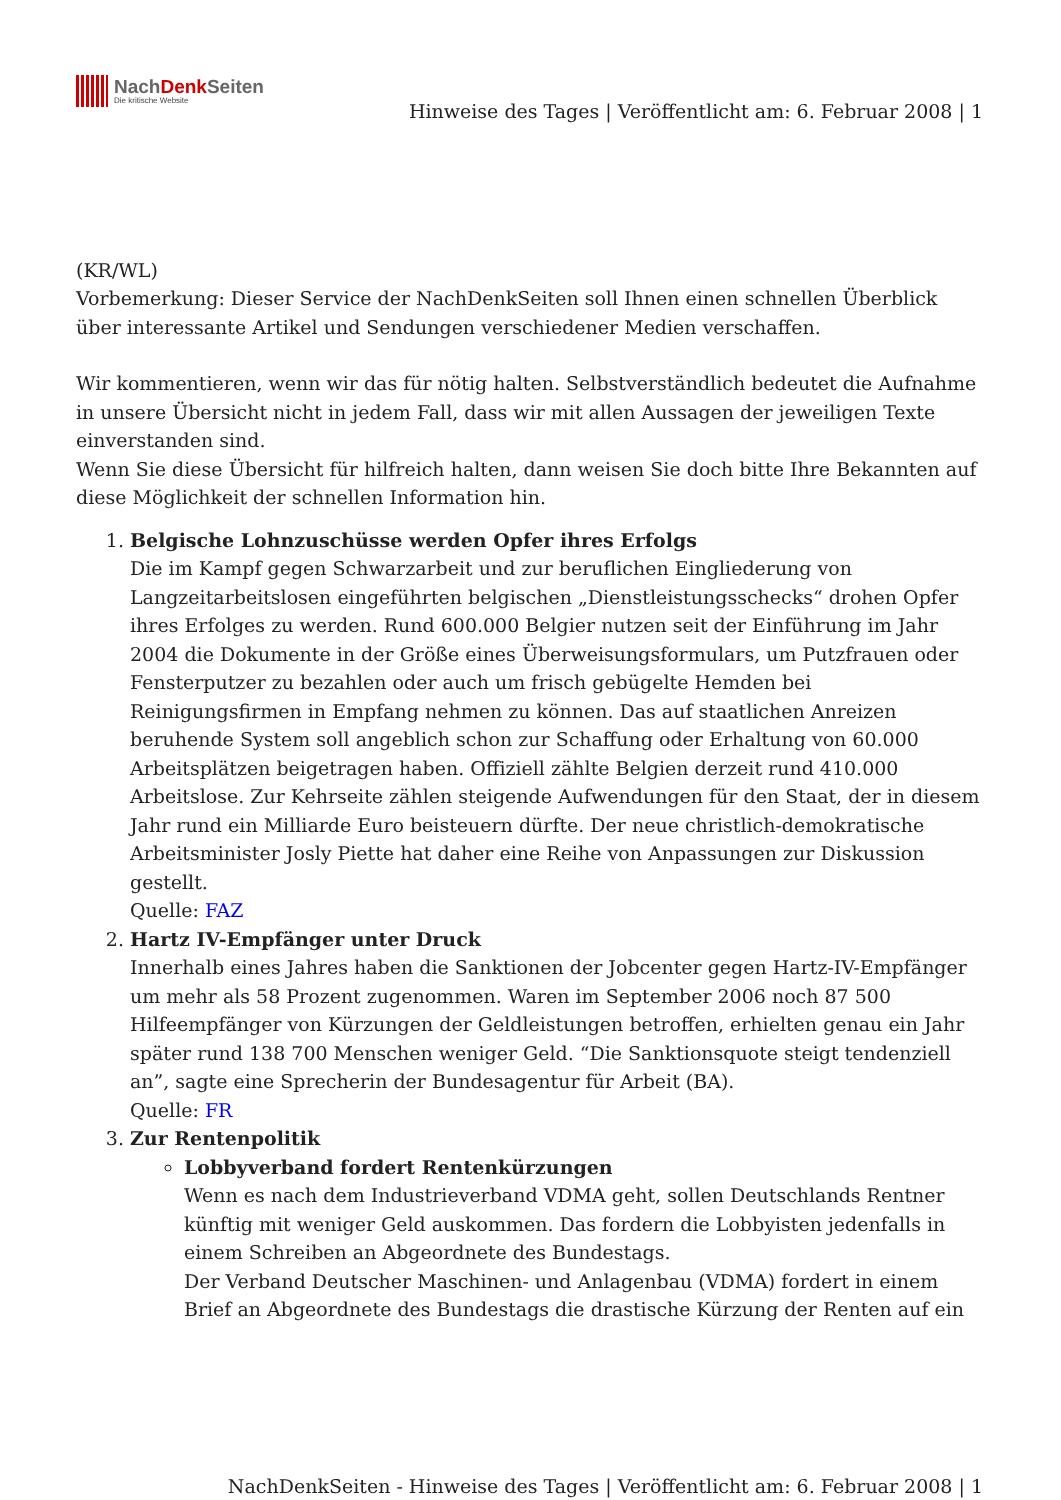NachDenk Seiten
Die kritische Website
Hinweise des Tages | Veröffentlicht am: 6. Februar 2008 | 1
(KR/WL)
Vorbemerkung: Dieser Service der NachDenkSeiten soll Ihnen einen schnellen Überblick über interessante Artikel und Sendungen verschiedener Medien verschaffen.
Wir kommentieren, wenn wir das für nötig halten. Selbstverständlich bedeutet die Aufnahme in unsere Übersicht nicht in jedem Fall, dass wir mit allen Aussagen der jeweiligen Texte einverstanden sind.
Wenn Sie diese Übersicht für hilfreich halten, dann weisen Sie doch bitte Ihre Bekannten auf diese Möglichkeit der schnellen Information hin.
1. Belgische Lohnzuschüsse werden Opfer ihres Erfolgs
Die im Kampf gegen Schwarzarbeit und zur beruflichen Eingliederung von Langzeitarbeitslosen eingeführten belgischen „Dienstleistungsschecks“ drohen Opfer ihres Erfolges zu werden. Rund 600.000 Belgier nutzen seit der Einführung im Jahr 2004 die Dokumente in der Größe eines Überweisungsformulars, um Putzfrauen oder Fensterputzer zu bezahlen oder auch um frisch gebügelte Hemden bei Reinigungsfirmen in Empfang nehmen zu können. Das auf staatlichen Anreizen beruhende System soll angeblich schon zur Schaffung oder Erhaltung von 60.000 Arbeitsplätzen beigetragen haben. Offiziell zählte Belgien derzeit rund 410.000 Arbeitslose. Zur Kehrseite zählen steigende Aufwendungen für den Staat, der in diesem Jahr rund ein Milliarde Euro beisteuern dürfte. Der neue christlich-demokratische Arbeitsminister Josly Piette hat daher eine Reihe von Anpassungen zur Diskussion gestellt.
Quelle: FAZ
2. Hartz IV-Empfänger unter Druck
Innerhalb eines Jahres haben die Sanktionen der Jobcenter gegen Hartz-IV-Empfänger um mehr als 58 Prozent zugenommen. Waren im September 2006 noch 87 500 Hilfeempfänger von Kürzungen der Geldleistungen betroffen, erhielten genau ein Jahr später rund 138 700 Menschen weniger Geld. “Die Sanktionsquote steigt tendenziell an”, sagte eine Sprecherin der Bundesagentur für Arbeit (BA).
Quelle: FR
3. Zur Rentenpolitik
Lobbyverband fordert Rentenkürzungen
Wenn es nach dem Industrieverband VDMA geht, sollen Deutschlands Rentner künftig mit weniger Geld auskommen. Das fordern die Lobbyisten jedenfalls in einem Schreiben an Abgeordnete des Bundestags.
Der Verband Deutscher Maschinen- und Anlagenbau (VDMA) fordert in einem Brief an Abgeordnete des Bundestags die drastische Kürzung der Renten auf ein
NachDenkSeiten - Hinweise des Tages | Veröffentlicht am: 6. Februar 2008 | 1